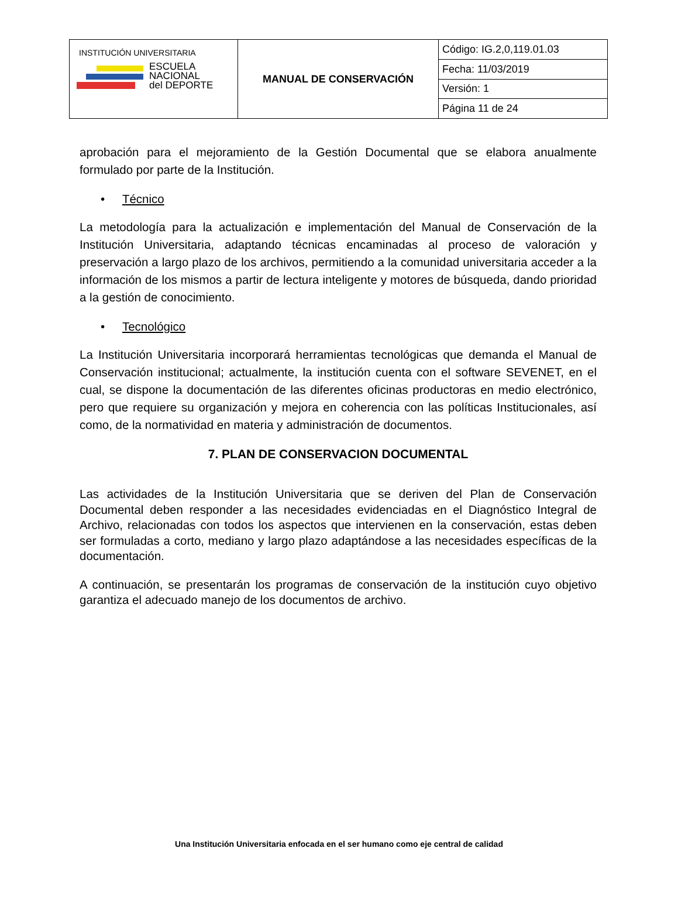| INSTITUCIÓN UNIVERSITARIA ESCUELA NACIONAL del DEPORTE | MANUAL DE CONSERVACIÓN | Código: IG.2,0,119.01.03 |
| | | Fecha: 11/03/2019 |
| | | Versión: 1 |
| | | Página 11 de 24 |
aprobación para el mejoramiento de la Gestión Documental que se elabora anualmente formulado por parte de la Institución.
• Técnico
La metodología para la actualización e implementación del Manual de Conservación de la Institución Universitaria, adaptando técnicas encaminadas al proceso de valoración y preservación a largo plazo de los archivos, permitiendo a la comunidad universitaria acceder a la información de los mismos a partir de lectura inteligente y motores de búsqueda, dando prioridad a la gestión de conocimiento.
• Tecnológico
La Institución Universitaria incorporará herramientas tecnológicas que demanda el Manual de Conservación institucional; actualmente, la institución cuenta con el software SEVENET, en el cual, se dispone la documentación de las diferentes oficinas productoras en medio electrónico, pero que requiere su organización y mejora en coherencia con las políticas Institucionales, así como, de la normatividad en materia y administración de documentos.
7. PLAN DE CONSERVACION DOCUMENTAL
Las actividades de la Institución Universitaria que se deriven del Plan de Conservación Documental deben responder a las necesidades evidenciadas en el Diagnóstico Integral de Archivo, relacionadas con todos los aspectos que intervienen en la conservación, estas deben ser formuladas a corto, mediano y largo plazo adaptándose a las necesidades específicas de la documentación.
A continuación, se presentarán los programas de conservación de la institución cuyo objetivo garantiza el adecuado manejo de los documentos de archivo.
Una Institución Universitaria enfocada en el ser humano como eje central de calidad